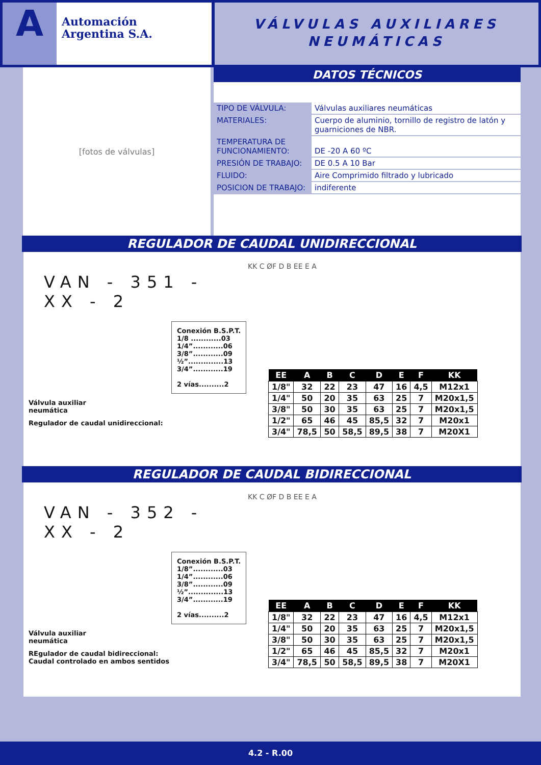A
Automación
Argentina S.A.
VÁLVULAS AUXILIARES
NEUMÁTICAS
[fotos de válvulas]
DATOS TÉCNICOS
| TIPO DE VÁLVULA: | Válvulas auxiliares neumáticas |
| MATERIALES: | Cuerpo de aluminio, tornillo de registro de latón y guarniciones de NBR. |
| TEMPERATURA DE FUNCIONAMIENTO: | DE -20 A 60 ºC |
| PRESIÓN DE TRABAJO: | DE 0.5 A 10 Bar |
| FLUIDO: | Aire Comprimido filtrado y lubricado |
| POSICION DE TRABAJO: | indiferente |
REGULADOR DE CAUDAL UNIDIRECCIONAL
VAN - 351 - XX - 2
Conexión B.S.P.T.
1/8 ............03
1/4”............06
3/8”............09
½”..............13
3/4”............19
2 vías..........2
Válvula auxiliar
neumática
Regulador de caudal unidireccional:
KK C ØF D B EE E A
| EE | A | B | C | D | E | F | KK |
| --- | --- | --- | --- | --- | --- | --- | --- |
| 1/8" | 32 | 22 | 23 | 47 | 16 | 4,5 | M12x1 |
| 1/4" | 50 | 20 | 35 | 63 | 25 | 7 | M20x1,5 |
| 3/8" | 50 | 30 | 35 | 63 | 25 | 7 | M20x1,5 |
| 1/2" | 65 | 46 | 45 | 85,5 | 32 | 7 | M20x1 |
| 3/4" | 78,5 | 50 | 58,5 | 89,5 | 38 | 7 | M20X1 |
REGULADOR DE CAUDAL BIDIRECCIONAL
VAN - 352 - XX - 2
Conexión B.S.P.T.
1/8”............03
1/4”............06
3/8”............09
½”..............13
3/4”............19
2 vías..........2
Válvula auxiliar
neumática
REgulador de caudal bidireccional:
Caudal controlado en ambos sentidos
KK C ØF D B EE E A
| EE | A | B | C | D | E | F | KK |
| --- | --- | --- | --- | --- | --- | --- | --- |
| 1/8" | 32 | 22 | 23 | 47 | 16 | 4,5 | M12x1 |
| 1/4" | 50 | 20 | 35 | 63 | 25 | 7 | M20x1,5 |
| 3/8" | 50 | 30 | 35 | 63 | 25 | 7 | M20x1,5 |
| 1/2" | 65 | 46 | 45 | 85,5 | 32 | 7 | M20x1 |
| 3/4" | 78,5 | 50 | 58,5 | 89,5 | 38 | 7 | M20X1 |
4.2 - R.00